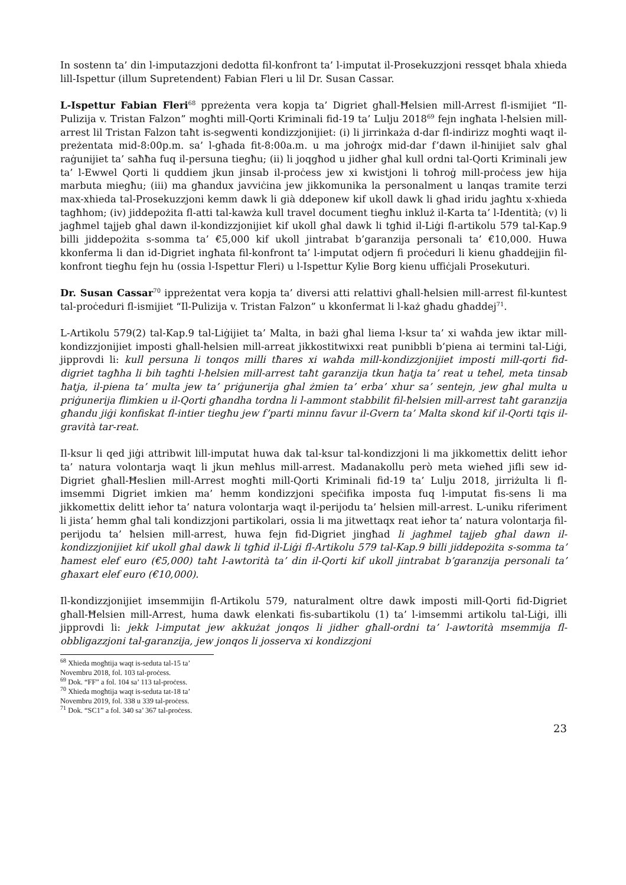In sostenn ta’ din l-imputazzjoni dedotta fil-konfront ta’ l-imputat il-Prosekuzzjoni ressqet bħala xhieda lill-Ispettur (illum Supretendent) Fabian Fleri u lil Dr. Susan Cassar.
L-Ispettur Fabian Fleri<sup>68</sup> ppreżenta vera kopja ta’ Digriet għall-Ħelsien mill-Arrest fl-ismijiet “Il-Pulizija v. Tristan Falzon” mogħti mill-Qorti Kriminali fid-19 ta’ Lulju 2018<sup>69</sup> fejn ingħata l-ħelsien mill-arrest lil Tristan Falzon taħt is-segwenti kondizzjonijiet: (i) li jirrinkaża d-dar fl-indirizz mogħti waqt il-preżentata mid-8:00p.m. sa’ l-għada fit-8:00a.m. u ma joħroġx mid-dar f’dawn il-ħinijiet salv għal raġunijiet ta’ saħħa fuq il-persuna tiegħu; (ii) li joqgħod u jidher għal kull ordni tal-Qorti Kriminali jew ta’ l-Ewwel Qorti li quddiem jkun jinsab il-proċess jew xi kwistjoni li toħroġ mill-proċess jew hija marbuta miegħu; (iii) ma għandux javviċina jew jikkomunika la personalment u lanqas tramite terzi max-xhieda tal-Prosekuzzjoni kemm dawk li già ddeponew kif ukoll dawk li għad iridu jagħtu x-xhieda tagħhom; (iv) jiddepożita fl-atti tal-kawża kull travel document tiegħu inkluż il-Karta ta’ l-Identità; (v) li jagħmel tajjeb għal dawn il-kondizzjonijiet kif ukoll għal dawk li tgħid il-Liġi fl-artikolu 579 tal-Kap.9 billi jiddepożita s-somma ta’ €5,000 kif ukoll jintrabat b’garanzija personali ta’ €10,000. Huwa kkonferma li dan id-Digriet ingħata fil-konfront ta’ l-imputat odjern fi proċeduri li kienu għaddejjin fil-konfront tiegħu fejn hu (ossia l-Ispettur Fleri) u l-Ispettur Kylie Borg kienu uffiċjali Prosekuturi.
Dr. Susan Cassar<sup>70</sup> ippreżentat vera kopja ta’ diversi atti relattivi għall-ħelsien mill-arrest fil-kuntest tal-proċeduri fl-ismijiet “Il-Pulizija v. Tristan Falzon” u kkonfermat li l-każ għadu għaddej<sup>71</sup>.
L-Artikolu 579(2) tal-Kap.9 tal-Liġijiet ta’ Malta, in bażi għal liema l-ksur ta’ xi waħda jew iktar mill-kondizzjonijiet imposti għall-ħelsien mill-arreat jikkostitwixxi reat punibbli b’piena ai termini tal-Liġi, jipprovdi li: kull persuna li tonqos milli tħares xi waħda mill-kondizzjonijiet imposti mill-qorti fid-digriet tagħha li bih tagħti l-ħelsien mill-arrest taħt garanzija tkun ħatja ta’ reat u teħel, meta tinsab ħatja, il-piena ta’ multa jew ta’ priġunerija għal żmien ta’ erba’ xhur sa’ sentejn, jew għal multa u priġunerija flimkien u il-Qorti għandha tordna li l-ammont stabbilit fil-ħelsien mill-arrest taħt garanzija għandu jiġi konfiskat fl-intier tiegħu jew f’parti minnu favur il-Gvern ta’ Malta skond kif il-Qorti tqis il-gravità tar-reat.
Il-ksur li qed jiġi attribwit lill-imputat huwa dak tal-ksur tal-kondizzjoni li ma jikkomettix delitt ieħor ta’ natura volontarja waqt li jkun meħlus mill-arrest. Madanakollu però meta wieħed jifli sew id-Digriet għall-Ħeslien mill-Arrest mogħti mill-Qorti Kriminali fid-19 ta’ Lulju 2018, jirriżulta li fl-imsemmi Digriet imkien ma’ hemm kondizzjoni speċifika imposta fuq l-imputat fis-sens li ma jikkomettix delitt ieħor ta’ natura volontarja waqt il-perijodu ta’ ħelsien mill-arrest. L-uniku riferiment li jista’ hemm għal tali kondizzjoni partikolari, ossia li ma jitwettaqx reat ieħor ta’ natura volontarja fil-perijodu ta’ ħelsien mill-arrest, huwa fejn fid-Digriet jingħad li jagħmel tajjeb għal dawn il-kondizzjonijiet kif ukoll għal dawk li tgħid il-Liġi fl-Artikolu 579 tal-Kap.9 billi jiddepożita s-somma ta’ ħamest elef euro (€5,000) taħt l-awtorità ta’ din il-Qorti kif ukoll jintrabat b’garanzija personali ta’ għaxart elef euro (€10,000).
Il-kondizzjonijiet imsemmijin fl-Artikolu 579, naturalment oltre dawk imposti mill-Qorti fid-Digriet għall-Ħelsien mill-Arrest, huma dawk elenkati fis-subartikolu (1) ta’ l-imsemmi artikolu tal-Liġi, illi jipprovdi li: jekk l-imputat jew akkużat jonqos li jidher għall-ordni ta’ l-awtorità msemmija fl-obbligazzjoni tal-garanzija, jew jonqos li josserva xi kondizzjoni
<sup>68</sup> Xhieda mogħtija waqt is-seduta tal-15 ta’ Novembru 2018, fol. 103 tal-proċess.
<sup>69</sup> Dok. “FF” a fol. 104 sa’ 113 tal-proċess.
<sup>70</sup> Xhieda mogħtija waqt is-seduta tat-18 ta’ Novembru 2019, fol. 338 u 339 tal-proċess.
<sup>71</sup> Dok. “SC1” a fol. 340 sa’ 367 tal-proċess.
23